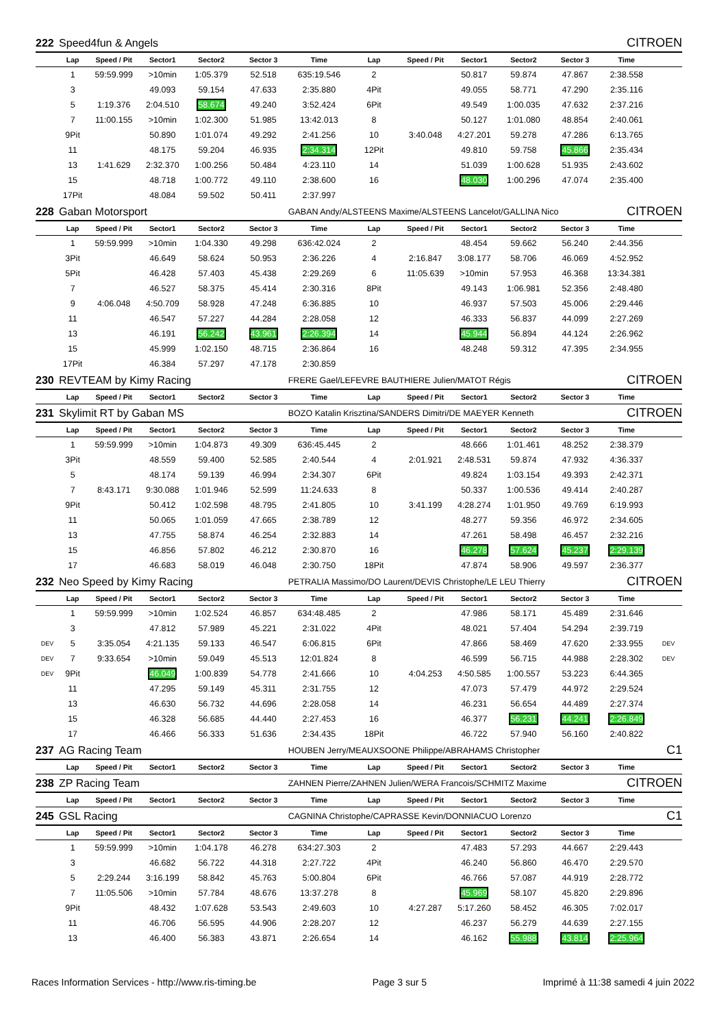| 222 | Speed4fun & Angels | | | | | | | | | | | CITROEN | |
| | Lap | Speed / Pit | Sector1 | Sector2 | Sector 3 | Time | Lap | Speed / Pit | Sector1 | Sector2 | Sector 3 | Time | |
| | 1 | 59:59.999 | >10min | 1:05.379 | 52.518 | 635:19.546 | 2 | | 50.817 | 59.874 | 47.867 | 2:38.558 | |
| | 3 | | 49.093 | 59.154 | 47.633 | 2:35.880 | 4Pit | | 49.055 | 58.771 | 47.290 | 2:35.116 | |
| | 5 | 1:19.376 | 2:04.510 | 58.674 | 49.240 | 3:52.424 | 6Pit | | 49.549 | 1:00.035 | 47.632 | 2:37.216 | |
| | 7 | 11:00.155 | >10min | 1:02.300 | 51.985 | 13:42.013 | 8 | | 50.127 | 1:01.080 | 48.854 | 2:40.061 | |
| | 9Pit | | 50.890 | 1:01.074 | 49.292 | 2:41.256 | 10 | 3:40.048 | 4:27.201 | 59.278 | 47.286 | 6:13.765 | |
| | 11 | | 48.175 | 59.204 | 46.935 | 2:34.314 | 12Pit | | 49.810 | 59.758 | 45.866 | 2:35.434 | |
| | 13 | 1:41.629 | 2:32.370 | 1:00.256 | 50.484 | 4:23.110 | 14 | | 51.039 | 1:00.628 | 51.935 | 2:43.602 | |
| | 15 | | 48.718 | 1:00.772 | 49.110 | 2:38.600 | 16 | | 48.030 | 1:00.296 | 47.074 | 2:35.400 | |
| | 17Pit | | 48.084 | 59.502 | 50.411 | 2:37.997 | | | | | | | |
| 228 | Gaban Motorsport | | | | | GABAN Andy/ALSTEENS Maxime/ALSTEENS Lancelot/GALLINA Nico | | | | | | CITROEN | |
| | Lap | Speed / Pit | Sector1 | Sector2 | Sector 3 | Time | Lap | Speed / Pit | Sector1 | Sector2 | Sector 3 | Time | |
| | 1 | 59:59.999 | >10min | 1:04.330 | 49.298 | 636:42.024 | 2 | | 48.454 | 59.662 | 56.240 | 2:44.356 | |
| | 3Pit | | 46.649 | 58.624 | 50.953 | 2:36.226 | 4 | 2:16.847 | 3:08.177 | 58.706 | 46.069 | 4:52.952 | |
| | 5Pit | | 46.428 | 57.403 | 45.438 | 2:29.269 | 6 | 11:05.639 | >10min | 57.953 | 46.368 | 13:34.381 | |
| | 7 | | 46.527 | 58.375 | 45.414 | 2:30.316 | 8Pit | | 49.143 | 1:06.981 | 52.356 | 2:48.480 | |
| | 9 | 4:06.048 | 4:50.709 | 58.928 | 47.248 | 6:36.885 | 10 | | 46.937 | 57.503 | 45.006 | 2:29.446 | |
| | 11 | | 46.547 | 57.227 | 44.284 | 2:28.058 | 12 | | 46.333 | 56.837 | 44.099 | 2:27.269 | |
| | 13 | | 46.191 | 56.242 | 43.961 | 2:26.394 | 14 | | 45.944 | 56.894 | 44.124 | 2:26.962 | |
| | 15 | | 45.999 | 1:02.150 | 48.715 | 2:36.864 | 16 | | 48.248 | 59.312 | 47.395 | 2:34.955 | |
| | 17Pit | | 46.384 | 57.297 | 47.178 | 2:30.859 | | | | | | | |
| 230 | REVTEAM by Kimy Racing | | | | | FRERE Gael/LEFEVRE BAUTHIERE Julien/MATOT Régis | | | | | | CITROEN | |
| | Lap | Speed / Pit | Sector1 | Sector2 | Sector 3 | Time | Lap | Speed / Pit | Sector1 | Sector2 | Sector 3 | Time | |
| 231 | Skylimit RT by Gaban MS | | | | | BOZO Katalin Krisztina/SANDERS Dimitri/DE MAEYER Kenneth | | | | | | CITROEN | |
| | Lap | Speed / Pit | Sector1 | Sector2 | Sector 3 | Time | Lap | Speed / Pit | Sector1 | Sector2 | Sector 3 | Time | |
| | 1 | 59:59.999 | >10min | 1:04.873 | 49.309 | 636:45.445 | 2 | | 48.666 | 1:01.461 | 48.252 | 2:38.379 | |
| | 3Pit | | 48.559 | 59.400 | 52.585 | 2:40.544 | 4 | 2:01.921 | 2:48.531 | 59.874 | 47.932 | 4:36.337 | |
| | 5 | | 48.174 | 59.139 | 46.994 | 2:34.307 | 6Pit | | 49.824 | 1:03.154 | 49.393 | 2:42.371 | |
| | 7 | 8:43.171 | 9:30.088 | 1:01.946 | 52.599 | 11:24.633 | 8 | | 50.337 | 1:00.536 | 49.414 | 2:40.287 | |
| | 9Pit | | 50.412 | 1:02.598 | 48.795 | 2:41.805 | 10 | 3:41.199 | 4:28.274 | 1:01.950 | 49.769 | 6:19.993 | |
| | 11 | | 50.065 | 1:01.059 | 47.665 | 2:38.789 | 12 | | 48.277 | 59.356 | 46.972 | 2:34.605 | |
| | 13 | | 47.755 | 58.874 | 46.254 | 2:32.883 | 14 | | 47.261 | 58.498 | 46.457 | 2:32.216 | |
| | 15 | | 46.856 | 57.802 | 46.212 | 2:30.870 | 16 | | 46.278 | 57.624 | 45.237 | 2:29.139 | |
| | 17 | | 46.683 | 58.019 | 46.048 | 2:30.750 | 18Pit | | 47.874 | 58.906 | 49.597 | 2:36.377 | |
| 232 | Neo Speed by Kimy Racing | | | | | PETRALIA Massimo/DO Laurent/DEVIS Christophe/LE LEU Thierry | | | | | | CITROEN | |
| | Lap | Speed / Pit | Sector1 | Sector2 | Sector 3 | Time | Lap | Speed / Pit | Sector1 | Sector2 | Sector 3 | Time | |
| | 1 | 59:59.999 | >10min | 1:02.524 | 46.857 | 634:48.485 | 2 | | 47.986 | 58.171 | 45.489 | 2:31.646 | |
| | 3 | | 47.812 | 57.989 | 45.221 | 2:31.022 | 4Pit | | 48.021 | 57.404 | 54.294 | 2:39.719 | |
| DEV | 5 | 3:35.054 | 4:21.135 | 59.133 | 46.547 | 6:06.815 | 6Pit | | 47.866 | 58.469 | 47.620 | 2:33.955 | DEV |
| DEV | 7 | 9:33.654 | >10min | 59.049 | 45.513 | 12:01.824 | 8 | | 46.599 | 56.715 | 44.988 | 2:28.302 | DEV |
| DEV | 9Pit | | 46.049 | 1:00.839 | 54.778 | 2:41.666 | 10 | 4:04.253 | 4:50.585 | 1:00.557 | 53.223 | 6:44.365 | |
| | 11 | | 47.295 | 59.149 | 45.311 | 2:31.755 | 12 | | 47.073 | 57.479 | 44.972 | 2:29.524 | |
| | 13 | | 46.630 | 56.732 | 44.696 | 2:28.058 | 14 | | 46.231 | 56.654 | 44.489 | 2:27.374 | |
| | 15 | | 46.328 | 56.685 | 44.440 | 2:27.453 | 16 | | 46.377 | 56.231 | 44.241 | 2:26.849 | |
| | 17 | | 46.466 | 56.333 | 51.636 | 2:34.435 | 18Pit | | 46.722 | 57.940 | 56.160 | 2:40.822 | |
| 237 | AG Racing Team | | | | | HOUBEN Jerry/MEAUXSOONE Philippe/ABRAHAMS Christopher | | | | | | C1 | |
| | Lap | Speed / Pit | Sector1 | Sector2 | Sector 3 | Time | Lap | Speed / Pit | Sector1 | Sector2 | Sector 3 | Time | |
| 238 | ZP Racing Team | | | | | ZAHNEN Pierre/ZAHNEN Julien/WERA Francois/SCHMITZ Maxime | | | | | | CITROEN | |
| | Lap | Speed / Pit | Sector1 | Sector2 | Sector 3 | Time | Lap | Speed / Pit | Sector1 | Sector2 | Sector 3 | Time | |
| 245 | GSL Racing | | | | | CAGNINA Christophe/CAPRASSE Kevin/DONNIACUO Lorenzo | | | | | | C1 | |
| | Lap | Speed / Pit | Sector1 | Sector2 | Sector 3 | Time | Lap | Speed / Pit | Sector1 | Sector2 | Sector 3 | Time | |
| | 1 | 59:59.999 | >10min | 1:04.178 | 46.278 | 634:27.303 | 2 | | 47.483 | 57.293 | 44.667 | 2:29.443 | |
| | 3 | | 46.682 | 56.722 | 44.318 | 2:27.722 | 4Pit | | 46.240 | 56.860 | 46.470 | 2:29.570 | |
| | 5 | 2:29.244 | 3:16.199 | 58.842 | 45.763 | 5:00.804 | 6Pit | | 46.766 | 57.087 | 44.919 | 2:28.772 | |
| | 7 | 11:05.506 | >10min | 57.784 | 48.676 | 13:37.278 | 8 | | 45.969 | 58.107 | 45.820 | 2:29.896 | |
| | 9Pit | | 48.432 | 1:07.628 | 53.543 | 2:49.603 | 10 | 4:27.287 | 5:17.260 | 58.452 | 46.305 | 7:02.017 | |
| | 11 | | 46.706 | 56.595 | 44.906 | 2:28.207 | 12 | | 46.237 | 56.279 | 44.639 | 2:27.155 | |
| | 13 | | 46.400 | 56.383 | 43.871 | 2:26.654 | 14 | | 46.162 | 55.988 | 43.814 | 2:25.964 | |
Races Information Services - http://www.ris-timing.be Page 3 sur 5 Imprimé à 11:38 samedi 4 juin 2022